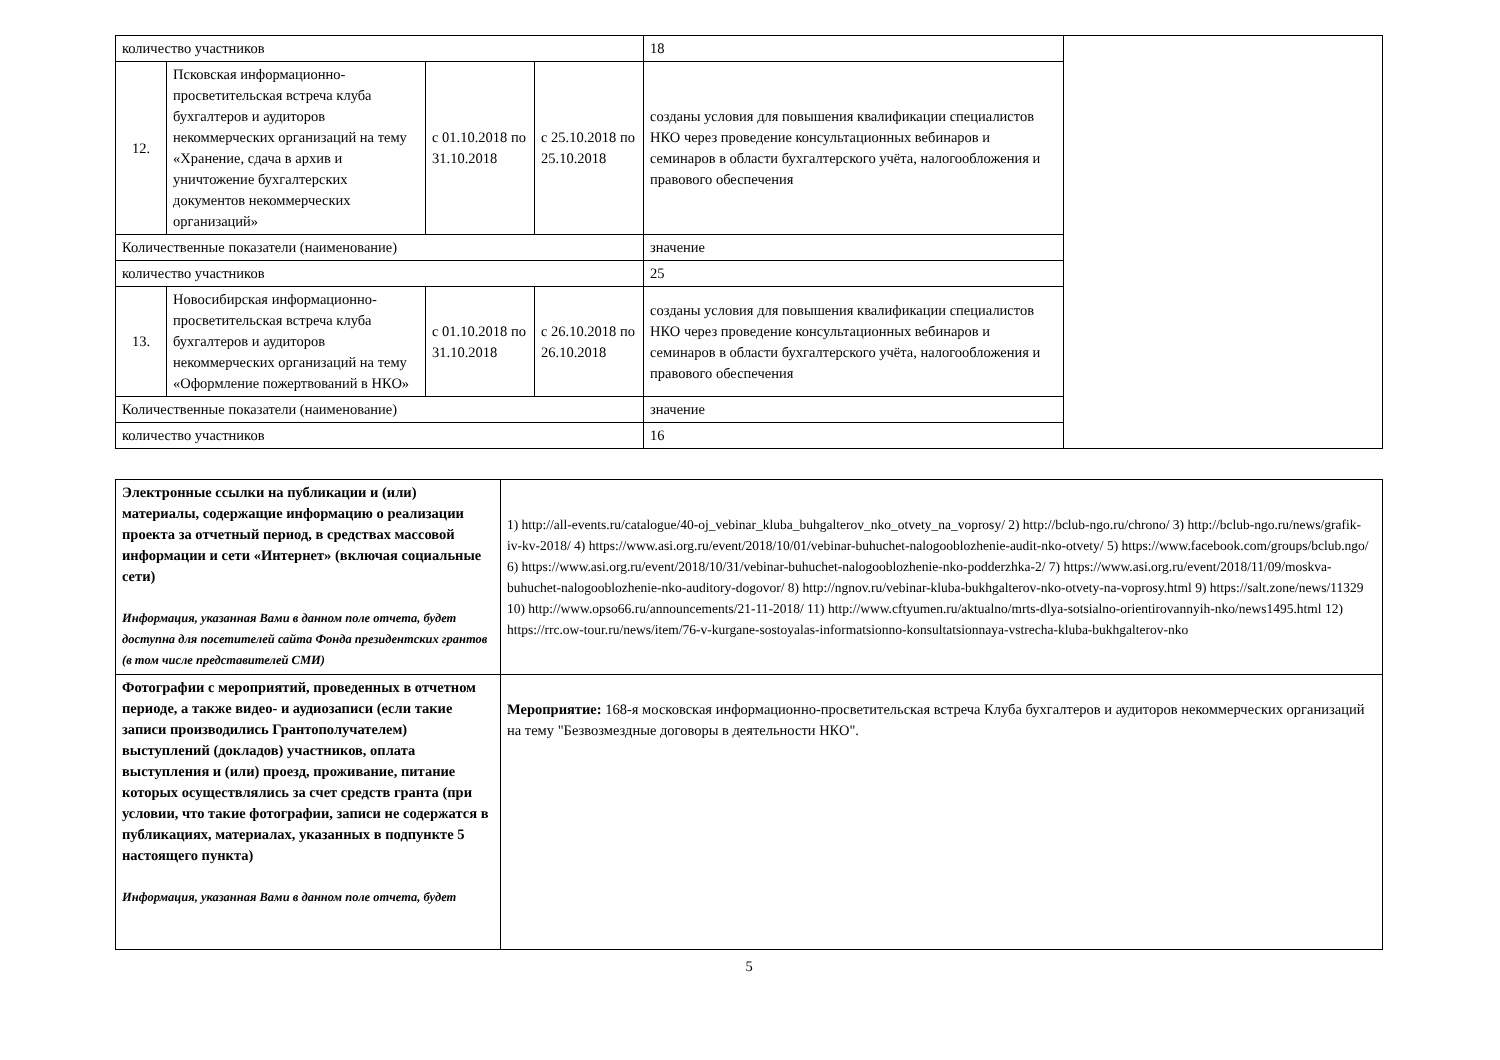| количество участников | | | | 18 | |
| 12. | Псковская информационно-просветительская встреча клуба бухгалтеров и аудиторов некоммерческих организаций на тему «Хранение, сдача в архив и уничтожение бухгалтерских документов некоммерческих организаций» | с 01.10.2018 по 31.10.2018 | с 25.10.2018 по 25.10.2018 | созданы условия для повышения квалификации специалистов НКО через проведение консультационных вебинаров и семинаров в области бухгалтерского учёта, налогообложения и правового обеспечения | |
| Количественные показатели (наименование) | | | | значение | |
| количество участников | | | | 25 | |
| 13. | Новосибирская информационно-просветительская встреча клуба бухгалтеров и аудиторов некоммерческих организаций на тему «Оформление пожертвований в НКО» | с 01.10.2018 по 31.10.2018 | с 26.10.2018 по 26.10.2018 | созданы условия для повышения квалификации специалистов НКО через проведение консультационных вебинаров и семинаров в области бухгалтерского учёта, налогообложения и правового обеспечения | |
| Количественные показатели (наименование) | | | | значение | |
| количество участников | | | | 16 | |
| Электронные ссылки на публикации и (или) материалы, содержащие информацию о реализации проекта за отчетный период, в средствах массовой информации и сети «Интернет» (включая социальные сети) Информация, указанная Вами в данном поле отчета, будет доступна для посетителей сайта Фонда президентских грантов (в том числе представителей СМИ) | 1) http://all-events.ru/catalogue/40-oj_vebinar_kluba_buhgalterov_nko_otvety_na_voprosy/ 2) http://bclub-ngo.ru/chrono/ 3) http://bclub-ngo.ru/news/grafik-iv-kv-2018/ 4) https://www.asi.org.ru/event/2018/10/01/vebinar-buhuchet-nalogooblozhenie-audit-nko-otvety/ 5) https://www.facebook.com/groups/bclub.ngo/ 6) https://www.asi.org.ru/event/2018/10/31/vebinar-buhuchet-nalogooblozhenie-nko-podderzhka-2/ 7) https://www.asi.org.ru/event/2018/11/09/moskva-buhuchet-nalogooblozhenie-nko-auditory-dogovor/ 8) http://ngnov.ru/vebinar-kluba-bukhgalterov-nko-otvety-na-voprosy.html 9) https://salt.zone/news/11329 10) http://www.opso66.ru/announcements/21-11-2018/ 11) http://www.cftyumen.ru/aktualno/mrts-dlya-sotsialno-orientirovannyih-nko/news1495.html 12) https://rrc.ow-tour.ru/news/item/76-v-kurgane-sostoyalas-informatsionno-konsultatsionnaya-vstrecha-kluba-bukhgalterov-nko |
| Фотографии с мероприятий, проведенных в отчетном периоде, а также видео- и аудиозаписи (если такие записи производились Грантополучателем) выступлений (докладов) участников, оплата выступления и (или) проезд, проживание, питание которых осуществлялись за счет средств гранта (при условии, что такие фотографии, записи не содержатся в публикациях, материалах, указанных в подпункте 5 настоящего пункта) Информация, указанная Вами в данном поле отчета, будет | Мероприятие: 168-я московская информационно-просветительская встреча Клуба бухгалтеров и аудиторов некоммерческих организаций на тему "Безвозмездные договоры в деятельности НКО". |
5